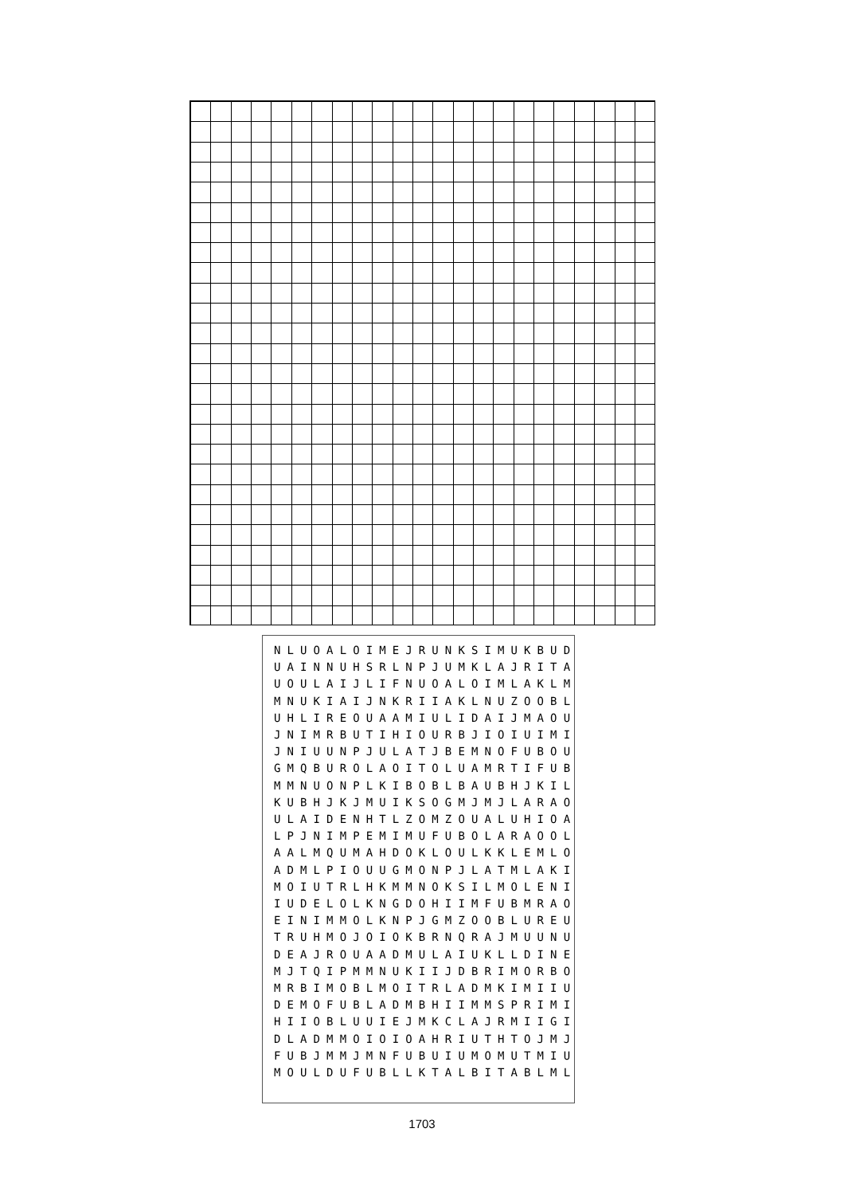NLUOALOIMEJRUNKSIMUKBUD UAINNUHSRLNPJUMKLAJRITA UOULAIJLIFNUOALOIMLAKLM MNUKIAIJNKRIIAKLNUZOOBL UHLIREOUAAMIULIDAIJMAOU JNIMRBUTIHIOURBJIOIUIMI JNIUUNPJULATJBEMNOFUBOU GMQBUROLAOITOLUAMRTIFUB MMNUONPLKIBOBLBAUBHJKIL KUBHJKJMUIKSOGMJMJLARAO ULAIDENHTLZOMZOUALUHIOA LPJNIMPEMIMUFUBOLARAOOL AALMQUMAHDOKLOULKKLEMLO ADMLPIOUUGMONPJLATMLAKI MOIUTRLHKMMNOKSILMOLENI IUDELOLKNGDOHIIMFUBMRAO EINIMMOLKNPJGMZOOBLUREU TRUHMOJOIOKBRNQRAJMUUNU DEAJROUAADMULAIUKLLDINE MJTQIPMMNUKIIJDBRIMORBO MRBIMOBLMOITRLADMKIMIIU DEMOFUBLADMBHIIMMSPRIMI HIIOBLUUIEJMKCLAJRMIIGI DLADMMOIOIOAHRIUTHTOJMJ FUBJMMJMNFUBUIUMOMUTMIU MOULDUFUBLLKTALBITABLML
1703